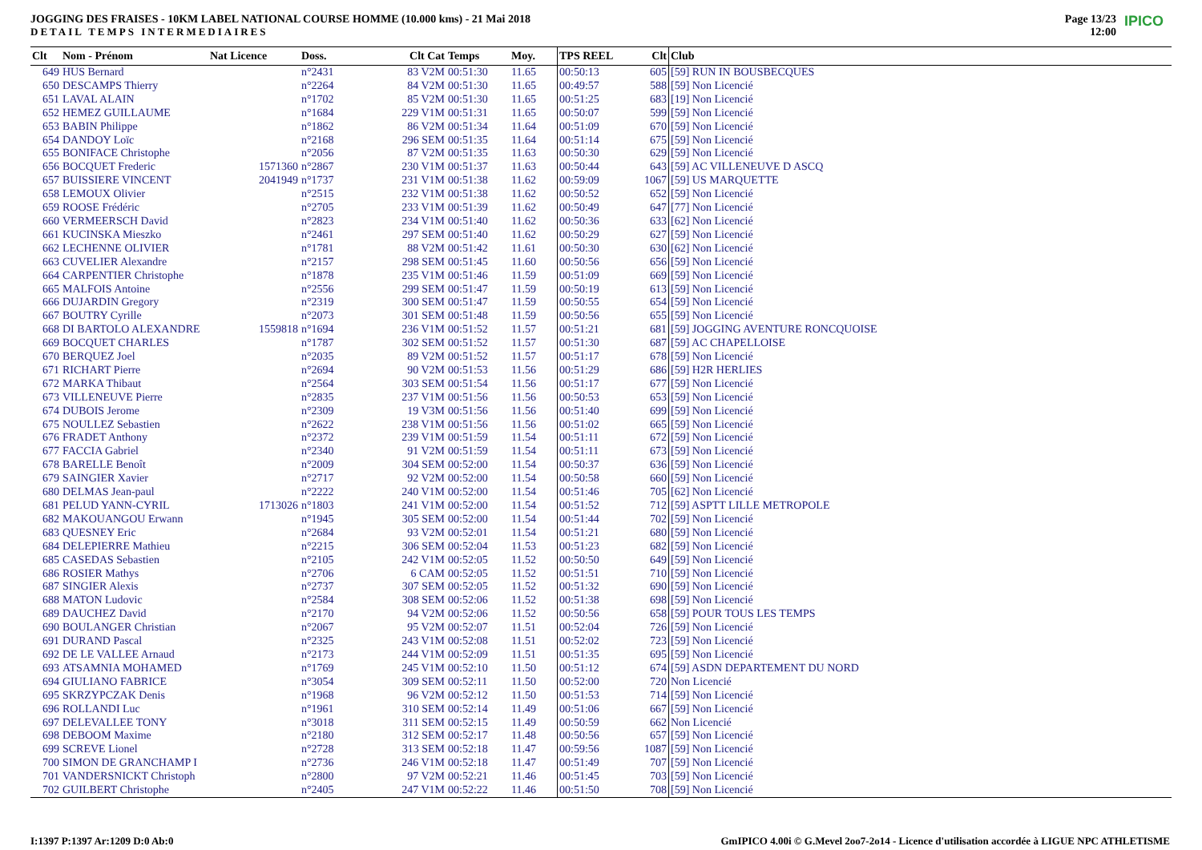JOGGING DES FRAISES - 10KM LABEL NATIONAL COURSE HOMME (10.000 kms) - 21 Mai 2018
DETAIL TEMPS INTERMEDIAIRES
Page 13/23
12:00
IPICO
| Clt | Nom - Prénom | Nat Licence | Doss. | Clt Cat | Temps | Moy. | TPS REEL | Clt | Club |
| --- | --- | --- | --- | --- | --- | --- | --- | --- | --- |
| 649 | HUS Bernard | | n°2431 | 83 V2M | 00:51:30 | 11.65 | 00:50:13 | 605 | [59] RUN IN BOUSBECQUES |
| 650 | DESCAMPS Thierry | | n°2264 | 84 V2M | 00:51:30 | 11.65 | 00:49:57 | 588 | [59] Non Licencié |
| 651 | LAVAL ALAIN | | n°1702 | 85 V2M | 00:51:30 | 11.65 | 00:51:25 | 683 | [19] Non Licencié |
| 652 | HEMEZ GUILLAUME | | n°1684 | 229 V1M | 00:51:31 | 11.65 | 00:50:07 | 599 | [59] Non Licencié |
| 653 | BABIN Philippe | | n°1862 | 86 V2M | 00:51:34 | 11.64 | 00:51:09 | 670 | [59] Non Licencié |
| 654 | DANDOY Loïc | | n°2168 | 296 SEM | 00:51:35 | 11.64 | 00:51:14 | 675 | [59] Non Licencié |
| 655 | BONIFACE Christophe | | n°2056 | 87 V2M | 00:51:35 | 11.63 | 00:50:30 | 629 | [59] Non Licencié |
| 656 | BOCQUET Frederic | 1571360 | n°2867 | 230 V1M | 00:51:37 | 11.63 | 00:50:44 | 643 | [59] AC VILLENEUVE D ASCQ |
| 657 | BUISSIERE VINCENT | 2041949 | n°1737 | 231 V1M | 00:51:38 | 11.62 | 00:59:09 | 1067 | [59] US MARQUETTE |
| 658 | LEMOUX Olivier | | n°2515 | 232 V1M | 00:51:38 | 11.62 | 00:50:52 | 652 | [59] Non Licencié |
| 659 | ROOSE Frédéric | | n°2705 | 233 V1M | 00:51:39 | 11.62 | 00:50:49 | 647 | [77] Non Licencié |
| 660 | VERMEERSCH David | | n°2823 | 234 V1M | 00:51:40 | 11.62 | 00:50:36 | 633 | [62] Non Licencié |
| 661 | KUCINSKA Mieszko | | n°2461 | 297 SEM | 00:51:40 | 11.62 | 00:50:29 | 627 | [59] Non Licencié |
| 662 | LECHENNE OLIVIER | | n°1781 | 88 V2M | 00:51:42 | 11.61 | 00:50:30 | 630 | [62] Non Licencié |
| 663 | CUVELIER Alexandre | | n°2157 | 298 SEM | 00:51:45 | 11.60 | 00:50:56 | 656 | [59] Non Licencié |
| 664 | CARPENTIER Christophe | | n°1878 | 235 V1M | 00:51:46 | 11.59 | 00:51:09 | 669 | [59] Non Licencié |
| 665 | MALFOIS Antoine | | n°2556 | 299 SEM | 00:51:47 | 11.59 | 00:50:19 | 613 | [59] Non Licencié |
| 666 | DUJARDIN Gregory | | n°2319 | 300 SEM | 00:51:47 | 11.59 | 00:50:55 | 654 | [59] Non Licencié |
| 667 | BOUTRY Cyrille | | n°2073 | 301 SEM | 00:51:48 | 11.59 | 00:50:56 | 655 | [59] Non Licencié |
| 668 | DI BARTOLO ALEXANDRE | 1559818 | n°1694 | 236 V1M | 00:51:52 | 11.57 | 00:51:21 | 681 | [59] JOGGING AVENTURE RONCQUOISE |
| 669 | BOCQUET CHARLES | | n°1787 | 302 SEM | 00:51:52 | 11.57 | 00:51:30 | 687 | [59] AC CHAPELLOISE |
| 670 | BERQUEZ Joel | | n°2035 | 89 V2M | 00:51:52 | 11.57 | 00:51:17 | 678 | [59] Non Licencié |
| 671 | RICHART Pierre | | n°2694 | 90 V2M | 00:51:53 | 11.56 | 00:51:29 | 686 | [59] H2R HERLIES |
| 672 | MARKA Thibaut | | n°2564 | 303 SEM | 00:51:54 | 11.56 | 00:51:17 | 677 | [59] Non Licencié |
| 673 | VILLENEUVE Pierre | | n°2835 | 237 V1M | 00:51:56 | 11.56 | 00:50:53 | 653 | [59] Non Licencié |
| 674 | DUBOIS Jerome | | n°2309 | 19 V3M | 00:51:56 | 11.56 | 00:51:40 | 699 | [59] Non Licencié |
| 675 | NOULLEZ Sebastien | | n°2622 | 238 V1M | 00:51:56 | 11.56 | 00:51:02 | 665 | [59] Non Licencié |
| 676 | FRADET Anthony | | n°2372 | 239 V1M | 00:51:59 | 11.54 | 00:51:11 | 672 | [59] Non Licencié |
| 677 | FACCIA Gabriel | | n°2340 | 91 V2M | 00:51:59 | 11.54 | 00:51:11 | 673 | [59] Non Licencié |
| 678 | BARELLE Benoît | | n°2009 | 304 SEM | 00:52:00 | 11.54 | 00:50:37 | 636 | [59] Non Licencié |
| 679 | SAINGIER Xavier | | n°2717 | 92 V2M | 00:52:00 | 11.54 | 00:50:58 | 660 | [59] Non Licencié |
| 680 | DELMAS Jean-paul | | n°2222 | 240 V1M | 00:52:00 | 11.54 | 00:51:46 | 705 | [62] Non Licencié |
| 681 | PELUD YANN-CYRIL | 1713026 | n°1803 | 241 V1M | 00:52:00 | 11.54 | 00:51:52 | 712 | [59] ASPTT LILLE METROPOLE |
| 682 | MAKOUANGOU Erwann | | n°1945 | 305 SEM | 00:52:00 | 11.54 | 00:51:44 | 702 | [59] Non Licencié |
| 683 | QUESNEY Eric | | n°2684 | 93 V2M | 00:52:01 | 11.54 | 00:51:21 | 680 | [59] Non Licencié |
| 684 | DELEPIERRE Mathieu | | n°2215 | 306 SEM | 00:52:04 | 11.53 | 00:51:23 | 682 | [59] Non Licencié |
| 685 | CASEDAS Sebastien | | n°2105 | 242 V1M | 00:52:05 | 11.52 | 00:50:50 | 649 | [59] Non Licencié |
| 686 | ROSIER Mathys | | n°2706 | 6 CAM | 00:52:05 | 11.52 | 00:51:51 | 710 | [59] Non Licencié |
| 687 | SINGIER Alexis | | n°2737 | 307 SEM | 00:52:05 | 11.52 | 00:51:32 | 690 | [59] Non Licencié |
| 688 | MATON Ludovic | | n°2584 | 308 SEM | 00:52:06 | 11.52 | 00:51:38 | 698 | [59] Non Licencié |
| 689 | DAUCHEZ David | | n°2170 | 94 V2M | 00:52:06 | 11.52 | 00:50:56 | 658 | [59] POUR TOUS LES TEMPS |
| 690 | BOULANGER Christian | | n°2067 | 95 V2M | 00:52:07 | 11.51 | 00:52:04 | 726 | [59] Non Licencié |
| 691 | DURAND Pascal | | n°2325 | 243 V1M | 00:52:08 | 11.51 | 00:52:02 | 723 | [59] Non Licencié |
| 692 | DE LE VALLEE Arnaud | | n°2173 | 244 V1M | 00:52:09 | 11.51 | 00:51:35 | 695 | [59] Non Licencié |
| 693 | ATSAMNIA MOHAMED | | n°1769 | 245 V1M | 00:52:10 | 11.50 | 00:51:12 | 674 | [59] ASDN DEPARTEMENT DU NORD |
| 694 | GIULIANO FABRICE | | n°3054 | 309 SEM | 00:52:11 | 11.50 | 00:52:00 | 720 | Non Licencié |
| 695 | SKRZYPCZAK Denis | | n°1968 | 96 V2M | 00:52:12 | 11.50 | 00:51:53 | 714 | [59] Non Licencié |
| 696 | ROLLANDI Luc | | n°1961 | 310 SEM | 00:52:14 | 11.49 | 00:51:06 | 667 | [59] Non Licencié |
| 697 | DELEVALLEE TONY | | n°3018 | 311 SEM | 00:52:15 | 11.49 | 00:50:59 | 662 | Non Licencié |
| 698 | DEBOOM Maxime | | n°2180 | 312 SEM | 00:52:17 | 11.48 | 00:50:56 | 657 | [59] Non Licencié |
| 699 | SCREVE Lionel | | n°2728 | 313 SEM | 00:52:18 | 11.47 | 00:59:56 | 1087 | [59] Non Licencié |
| 700 | SIMON DE GRANCHAMP I | | n°2736 | 246 V1M | 00:52:18 | 11.47 | 00:51:49 | 707 | [59] Non Licencié |
| 701 | VANDERSNICKT Christoph | | n°2800 | 97 V2M | 00:52:21 | 11.46 | 00:51:45 | 703 | [59] Non Licencié |
| 702 | GUILBERT Christophe | | n°2405 | 247 V1M | 00:52:22 | 11.46 | 00:51:50 | 708 | [59] Non Licencié |
I:1397 P:1397 Ar:1209 D:0 Ab:0 GmIPICO 4.00i © G.Mevel 2oo7-2o14 - Licence d'utilisation accordée à LIGUE NPC ATHLETISME